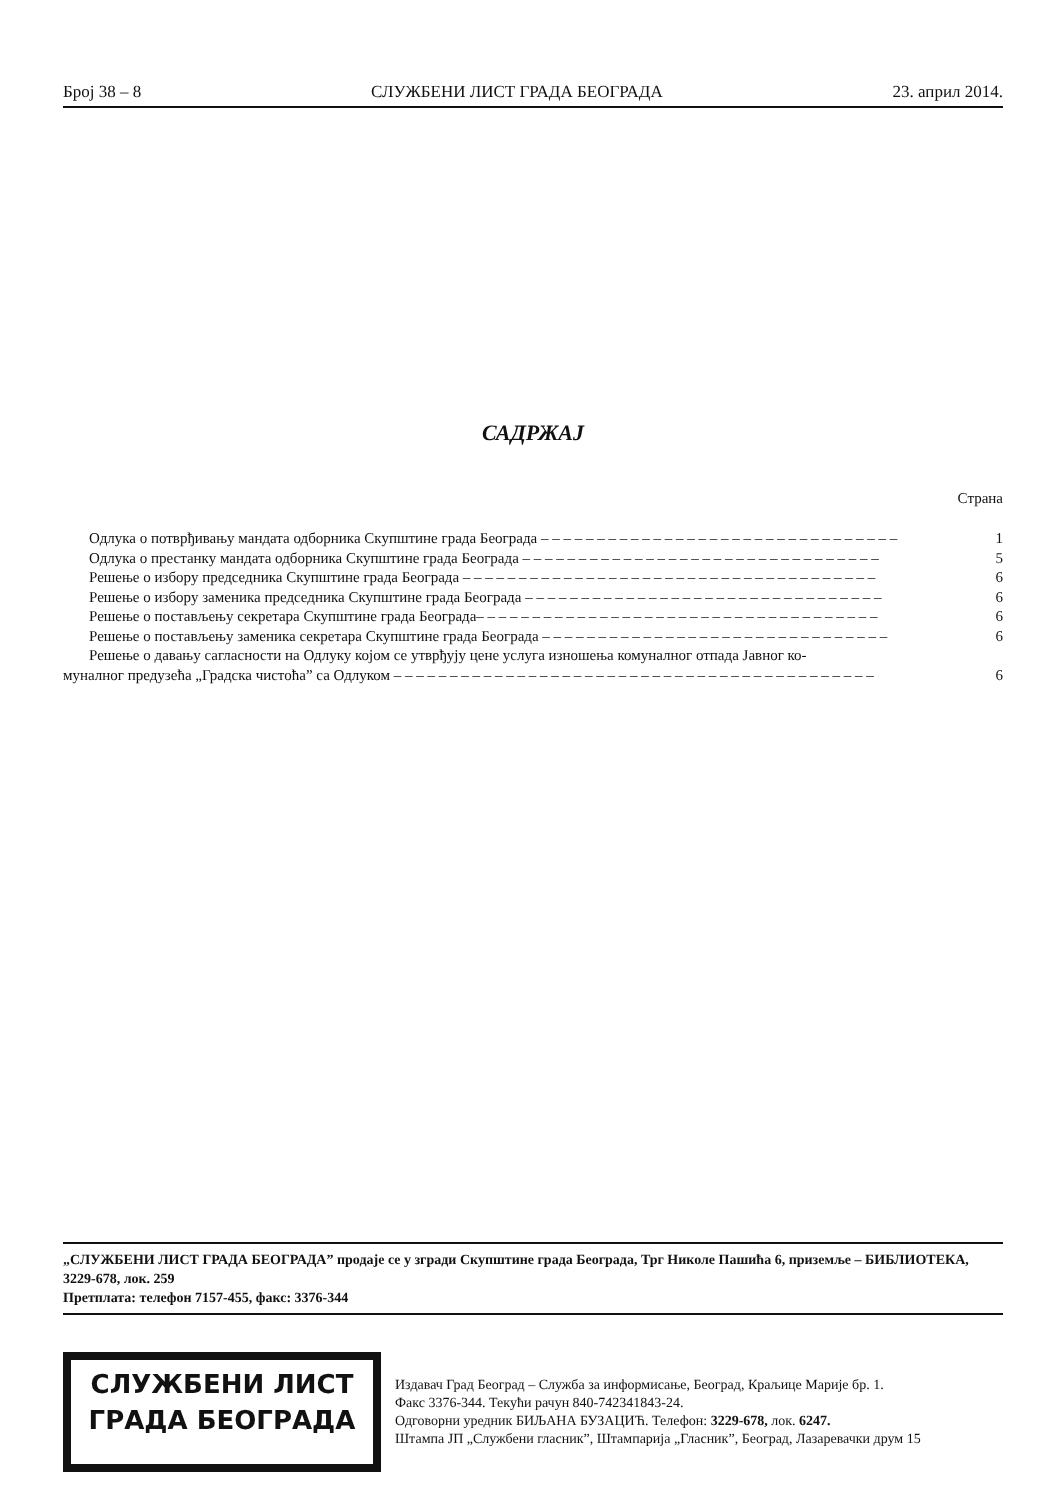Број 38 – 8 СЛУЖБЕНИ ЛИСТ ГРАДА БЕОГРАДА 23. април 2014.
САДРЖАЈ
Страна
Одлука о потврђивању мандата одборника Скупштине града Београда – – – – – – – – – – – – – – – – – – – – – – – – – – – – – – – – 1
Одлука о престанку мандата одборника Скупштине града Београда – – – – – – – – – – – – – – – – – – – – – – – – – – – – – – – – 5
Решење о избору председника Скупштине града Београда – – – – – – – – – – – – – – – – – – – – – – – – – – – – – – – – – – – – – 6
Решење о избору заменика председника Скупштине града Београда – – – – – – – – – – – – – – – – – – – – – – – – – – – – – – – – 6
Решење о постављењу секретара Скупштине града Београда– – – – – – – – – – – – – – – – – – – – – – – – – – – – – – – – – – – – 6
Решење о постављењу заменика секретара Скупштине града Београда – – – – – – – – – – – – – – – – – – – – – – – – – – – – – – – 6
Решење о давању сагласности на Одлуку којом се утврђују цене услуга изношења комуналног отпада Јавног ко-
муналног предузећа „Градска чистоћа” са Одлуком – – – – – – – – – – – – – – – – – – – – – – – – – – – – – – – – – – – – – – – – – – – 6
„СЛУЖБЕНИ ЛИСТ ГРАДА БЕОГРАДА” продаје се у згради Скупштине града Београда, Трг Николе Пашића 6, приземље – БИБЛИОТЕКА, 3229-678, лок. 259
Претплата: телефон 7157-455, факс: 3376-344
СЛУЖБЕНИ ЛИСТ
ГРАДА БЕОГРАДА
Издавач Град Београд – Служба за информисање, Београд, Краљице Марије бр. 1.
Факс 3376-344. Текући рачун 840-742341843-24.
Одговорни уредник БИЉАНА БУЗАЦИЋ. Телефон: 3229-678, лок. 6247.
Штампа ЈП „Службени гласник”, Штампарија „Гласник”, Београд, Лазаревачки друм 15